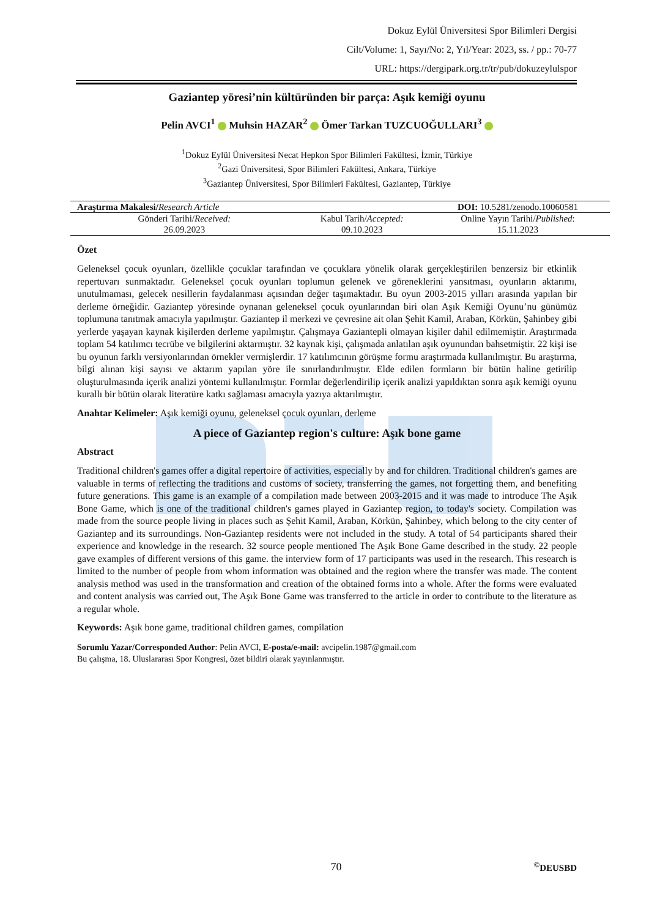Dokuz Eylül Üniversitesi Spor Bilimleri Dergisi
Cilt/Volume: 1, Sayı/No: 2, Yıl/Year: 2023, ss. / pp.: 70-77
URL: https://dergipark.org.tr/tr/pub/dokuzeylulspor
Gaziantep yöresi’nin kültüründen bir parça: Aşık kemiği oyunu
Pelin AVCI<sup>1</sup> Muhsin HAZAR<sup>2</sup> Ömer Tarkan TUZCUOĞULLARI<sup>3</sup>
<sup>1</sup> Dokuz Eylül Üniversitesi Necat Hepkon Spor Bilimleri Fakültesi, İzmir, Türkiye
<sup>2</sup> Gazi Üniversitesi, Spor Bilimleri Fakültesi, Ankara, Türkiye
<sup>3</sup> Gaziantep Üniversitesi, Spor Bilimleri Fakültesi, Gaziantep, Türkiye
| Araştırma Makalesi/ Research Article | | DOI: 10.5281/zenodo.10060581 |
| Gönderi Tarihi/ Received: | Kabul Tarih/ Accepted: | Online Yayın Tarihi/ Published : |
| 26.09.2023 | 09.10.2023 | 15.11.2023 |
Özet
Geleneksel çocuk oyunları, özellikle çocuklar tarafından ve çocuklara yönelik olarak gerçekleştirilen benzersiz bir etkinlik repertuvarı sunmaktadır. Geleneksel çocuk oyunları toplumun gelenek ve göreneklerini yansıtması, oyunların aktarımı, unutulmaması, gelecek nesillerin faydalanması açısından değer taşımaktadır. Bu oyun 2003-2015 yılları arasında yapılan bir derleme örneğidir. Gaziantep yöresinde oynanan geleneksel çocuk oyunlarından biri olan Aşık Kemiği Oyunu’nu günümüz toplumuna tanıtmak amacıyla yapılmıştır. Gaziantep il merkezi ve çevresine ait olan Şehit Kamil, Araban, Körkün, Şahinbey gibi yerlerde yaşayan kaynak kişilerden derleme yapılmıştır. Çalışmaya Gaziantepli olmayan kişiler dahil edilmemiştir. Araştırmada toplam 54 katılımcı tecrübe ve bilgilerini aktarmıştır. 32 kaynak kişi, çalışmada anlatılan aşık oyunundan bahsetmiştir. 22 kişi ise bu oyunun farklı versiyonlarından örnekler vermişlerdir. 17 katılımcının görüşme formu araştırmada kullanılmıştır. Bu araştırma, bilgi alınan kişi sayısı ve aktarım yapılan yöre ile sınırlandırılmıştır. Elde edilen formların bir bütün haline getirilip oluşturulmasında içerik analizi yöntemi kullanılmıştır. Formlar değerlendirilip içerik analizi yapıldıktan sonra aşık kemiği oyunu kurallı bir bütün olarak literatüre katkı sağlaması amacıyla yazıya aktarılmıştır.
Anahtar Kelimeler: Aşık kemiği oyunu, geleneksel çocuk oyunları, derleme
A piece of Gaziantep region's culture: Aşık bone game
Abstract
Traditional children's games offer a digital repertoire of activities, especially by and for children. Traditional children's games are valuable in terms of reflecting the traditions and customs of society, transferring the games, not forgetting them, and benefiting future generations. This game is an example of a compilation made between 2003-2015 and it was made to introduce The Aşık Bone Game, which is one of the traditional children's games played in Gaziantep region, to today's society. Compilation was made from the source people living in places such as Şehit Kamil, Araban, Körkün, Şahinbey, which belong to the city center of Gaziantep and its surroundings. Non-Gaziantep residents were not included in the study. A total of 54 participants shared their experience and knowledge in the research. 32 source people mentioned The Aşık Bone Game described in the study. 22 people gave examples of different versions of this game. the interview form of 17 participants was used in the research. This research is limited to the number of people from whom information was obtained and the region where the transfer was made. The content analysis method was used in the transformation and creation of the obtained forms into a whole. After the forms were evaluated and content analysis was carried out, The Aşık Bone Game was transferred to the article in order to contribute to the literature as a regular whole.
Keywords: Aşık bone game, traditional children games, compilation
Sorumlu Yazar/Corresponded Author: Pelin AVCI, E-posta/e-mail: avcipelin.1987@gmail.com
Bu çalışma, 18. Uluslararası Spor Kongresi, özet bildiri olarak yayınlanmıştır.
70<sup>©</sup>DEUSBD